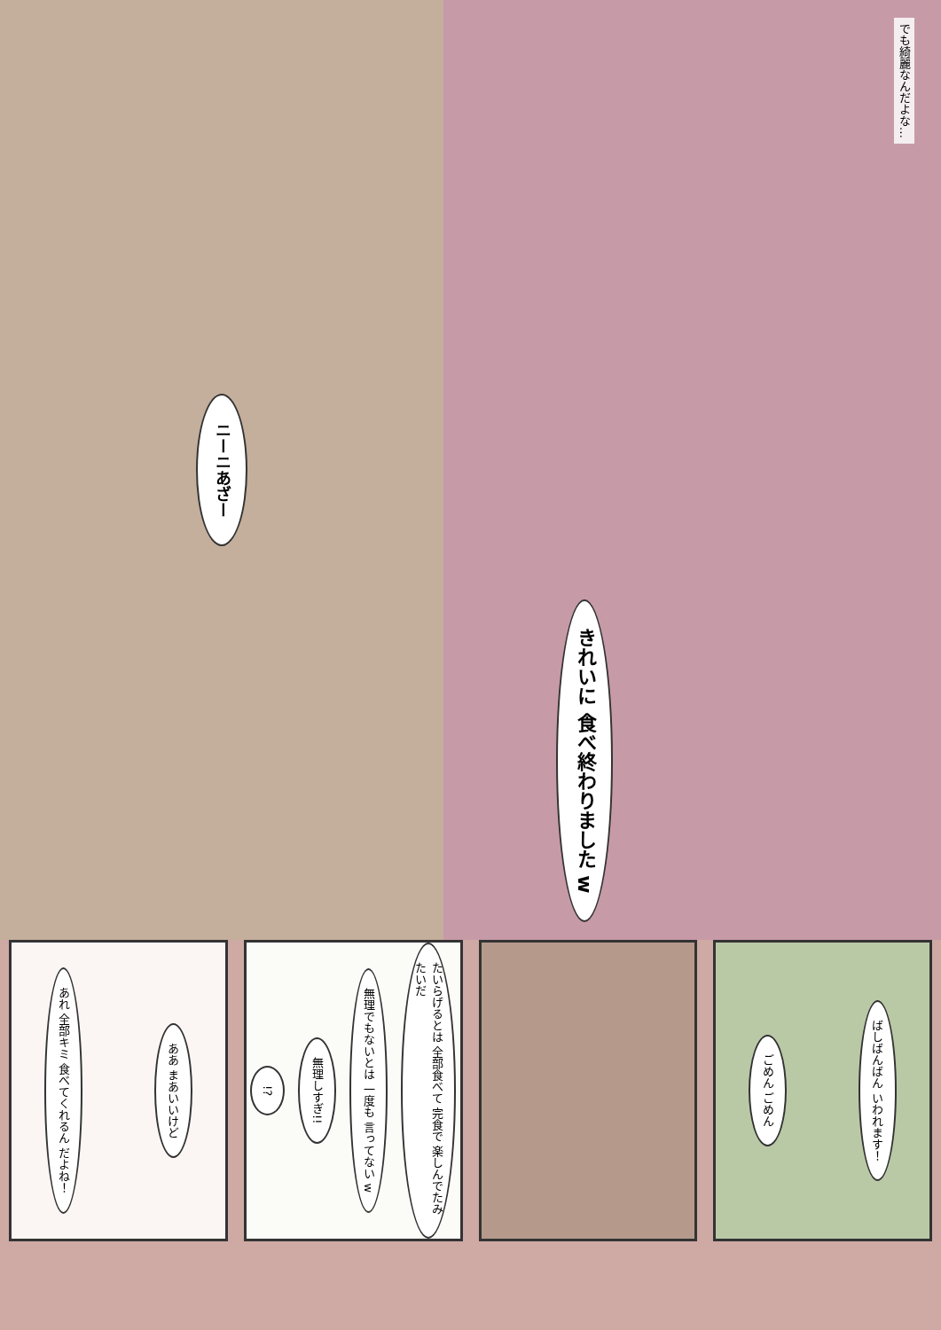ニーニあざー
でも綺麗なんだよな…
きれいに 食べ終わりました w
あれ 全部キミ 食べてくれるん だよね！
ああ まあいいけど
!?
無理しすぎ!!
無理でもないとは 一度も 言ってない w
たいらげるとは 全部食べて 完食で 楽しんでたみたいだ
ごめん ごめん
ばしばんばん いわれます！